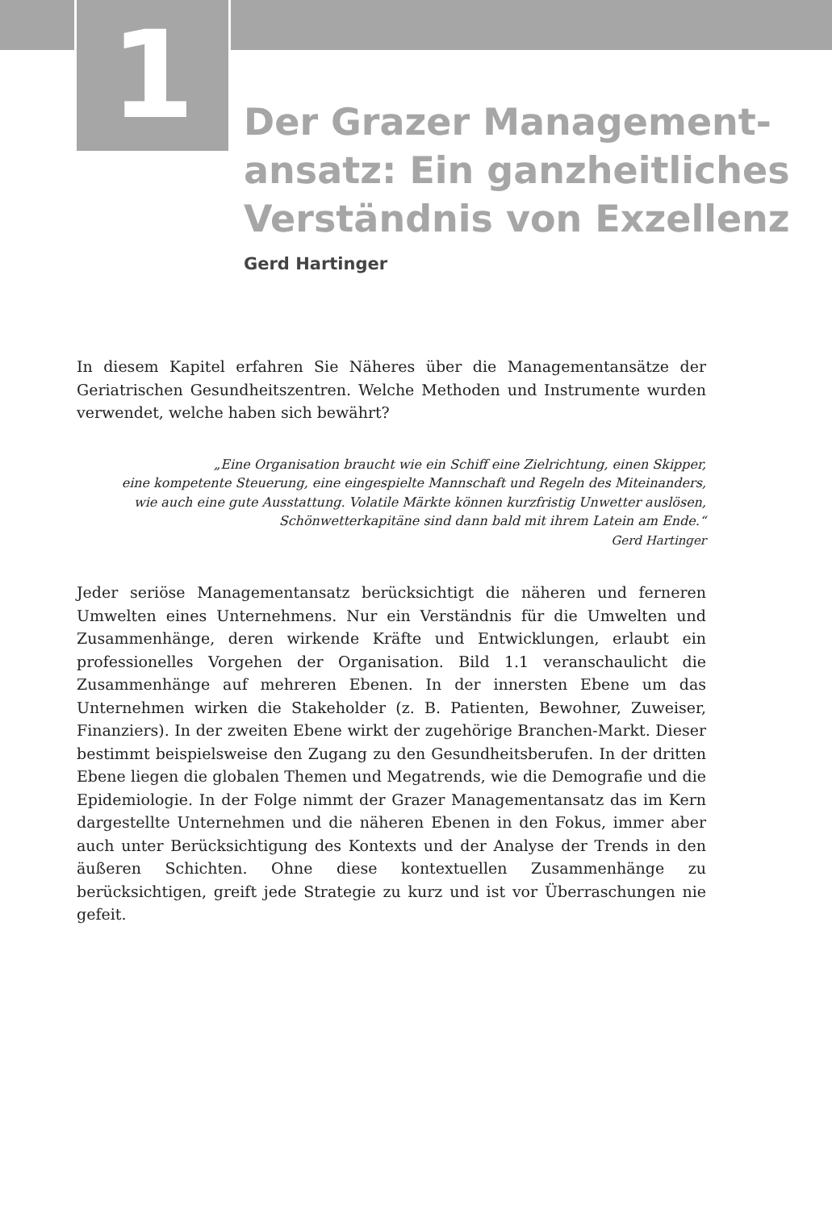1
Der Grazer Management­ansatz: Ein ganzheitliches Verständnis von Exzellenz
Gerd Hartinger
In diesem Kapitel erfahren Sie Näheres über die Managementansätze der Geriatrischen Gesundheitszentren. Welche Methoden und Instrumente wurden verwendet, welche haben sich bewährt?
„Eine Organisation braucht wie ein Schiff eine Zielrichtung, einen Skipper,
eine kompetente Steuerung, eine eingespielte Mannschaft und Regeln des Miteinanders,
wie auch eine gute Ausstattung. Volatile Märkte können kurzfristig Unwetter auslösen,
Schönwetterkapitäne sind dann bald mit ihrem Latein am Ende.“
Gerd Hartinger
Jeder seriöse Managementansatz berücksichtigt die näheren und ferneren Umwelten eines Unternehmens. Nur ein Verständnis für die Umwelten und Zusammenhänge, deren wirkende Kräfte und Entwicklungen, erlaubt ein professionelles Vorgehen der Organisation. Bild 1.1 veranschaulicht die Zusammenhänge auf mehreren Ebenen. In der innersten Ebene um das Unternehmen wirken die Stakeholder (z. B. Patienten, Bewohner, Zuweiser, Finanziers). In der zweiten Ebene wirkt der zugehörige Branchen-Markt. Dieser bestimmt beispielsweise den Zugang zu den Gesundheitsberufen. In der dritten Ebene liegen die globalen Themen und Megatrends, wie die Demografie und die Epidemiologie. In der Folge nimmt der Grazer Managementansatz das im Kern dargestellte Unternehmen und die näheren Ebenen in den Fokus, immer aber auch unter Berücksichtigung des Kontexts und der Analyse der Trends in den äußeren Schichten. Ohne diese kontextuellen Zusammenhänge zu berücksichtigen, greift jede Strategie zu kurz und ist vor Überraschungen nie gefeit.